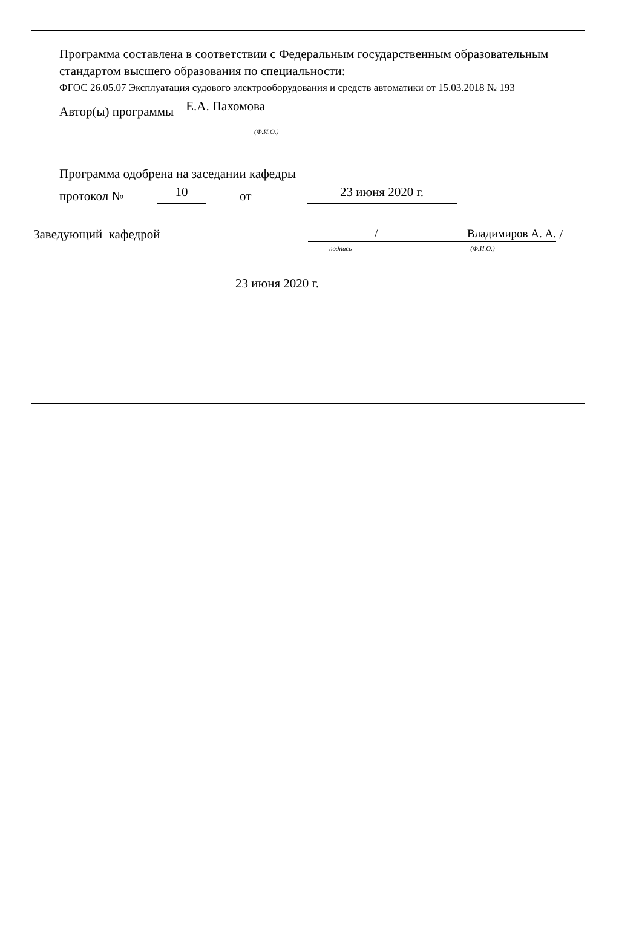Программа составлена в соответствии с Федеральным государственным образовательным стандартом высшего образования по специальности:
ФГОС 26.05.07 Эксплуатация судового электрооборудования и средств автоматики от 15.03.2018 № 193
Автор(ы) программы Е.А. Пахомова
(Ф.И.О.)
Программа одобрена на заседании кафедры
протокол № 10 от 23 июня 2020 г.
Заведующий кафедрой / Владимиров А. А. /
подпись (Ф.И.О.)
23 июня 2020 г.